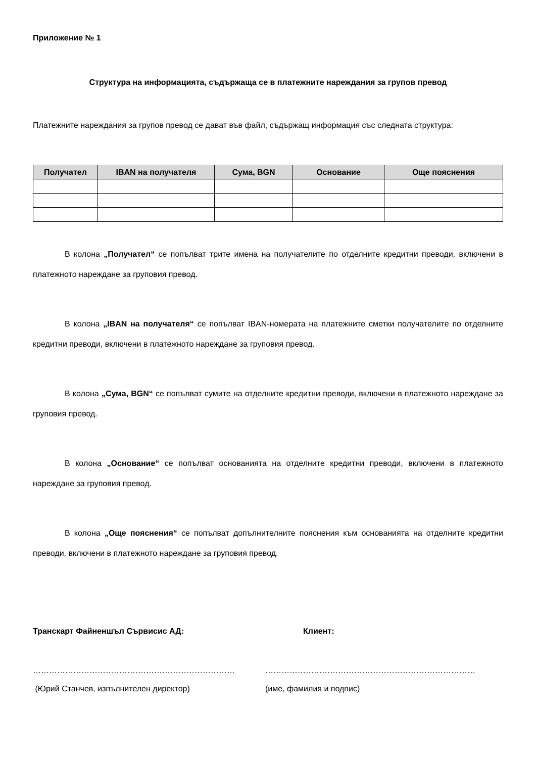Приложение № 1
Структура на информацията, съдържаща се в платежните нареждания за групов превод
Платежните нареждания за групов превод се дават във файл, съдържащ информация със следната структура:
| Получател | IBAN на получателя | Сума, BGN | Основание | Още пояснения |
| --- | --- | --- | --- | --- |
В колона „Получател“ се попълват трите имена на получателите по отделните кредитни преводи, включени в платежното нареждане за груповия превод.
В колона „IBAN на получателя“ се попълват IBAN-номерата на платежните сметки получателите по отделните кредитни преводи, включени в платежното нареждане за груповия превод.
В колона „Сума, BGN“ се попълват сумите на отделните кредитни преводи, включени в платежното нареждане за груповия превод.
В колона „Основание“ се попълват основанията на отделните кредитни преводи, включени в платежното нареждане за груповия превод.
В колона „Още пояснения“ се попълват допълнителните пояснения към основанията на отделните кредитни преводи, включени в платежното нареждане за груповия превод.
Транскарт Файненшъл Сървисис АД: Клиент:
………………………………………………………………… ……………………………………………………………………
(Юрий Станчев, изпълнителен директор) (име, фамилия и подпис)